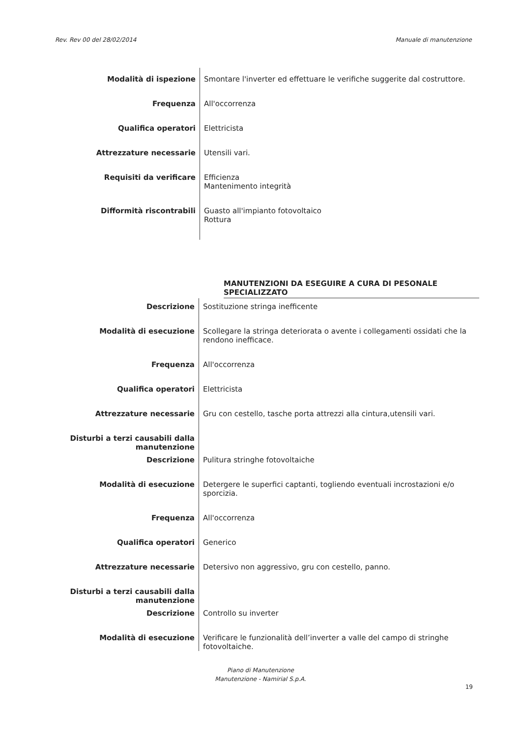Rev. Rev 00 del 28/02/2014 Manuale di manutenzione
| Modalità di ispezione | Smontare l'inverter ed effettuare le verifiche suggerite dal costruttore. |
| Frequenza | All'occorrenza |
| Qualifica operatori | Elettricista |
| Attrezzature necessarie | Utensili vari. |
| Requisiti da verificare | Efficienza Mantenimento integrità |
| Difformità riscontrabili | Guasto all'impianto fotovoltaico Rottura |
MANUTENZIONI DA ESEGUIRE A CURA DI PESONALE SPECIALIZZATO
| Descrizione | Sostituzione stringa inefficente |
| Modalità di esecuzione | Scollegare la stringa deteriorata o avente i collegamenti ossidati che la rendono inefficace. |
| Frequenza | All'occorrenza |
| Qualifica operatori | Elettricista |
| Attrezzature necessarie | Gru con cestello, tasche porta attrezzi alla cintura,utensili vari. |
| Disturbi a terzi causabili dalla manutenzione | |
| Descrizione | Pulitura stringhe fotovoltaiche |
| Modalità di esecuzione | Detergere le superfici captanti, togliendo eventuali incrostazioni e/o sporcizia. |
| Frequenza | All'occorrenza |
| Qualifica operatori | Generico |
| Attrezzature necessarie | Detersivo non aggressivo, gru con cestello, panno. |
| Disturbi a terzi causabili dalla manutenzione | |
| Descrizione | Controllo su inverter |
| Modalità di esecuzione | Verificare le funzionalità dell’inverter a valle del campo di stringhe fotovoltaiche. |
Piano di Manutenzione
Manutenzione - Namirial S.p.A.
19